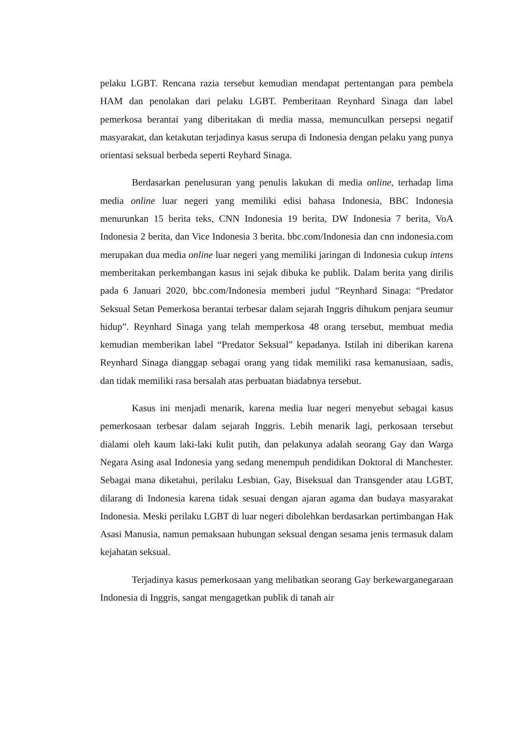pelaku LGBT. Rencana razia tersebut kemudian mendapat pertentangan para pembela HAM dan penolakan dari pelaku LGBT. Pemberitaan Reynhard Sinaga dan label pemerkosa berantai yang diberitakan di media massa, memunculkan persepsi negatif masyarakat, dan ketakutan terjadinya kasus serupa di Indonesia dengan pelaku yang punya orientasi seksual berbeda seperti Reyhard Sinaga.
Berdasarkan penelusuran yang penulis lakukan di media online, terhadap lima media online luar negeri yang memiliki edisi bahasa Indonesia, BBC Indonesia menurunkan 15 berita teks, CNN Indonesia 19 berita, DW Indonesia 7 berita, VoA Indonesia 2 berita, dan Vice Indonesia 3 berita. bbc.com/Indonesia dan cnn indonesia.com merupakan dua media online luar negeri yang memiliki jaringan di Indonesia cukup intens memberitakan perkembangan kasus ini sejak dibuka ke publik. Dalam berita yang dirilis pada 6 Januari 2020, bbc.com/Indonesia memberi judul “Reynhard Sinaga: “Predator Seksual Setan Pemerkosa berantai terbesar dalam sejarah Inggris dihukum penjara seumur hidup”. Reynhard Sinaga yang telah memperkosa 48 orang tersebut, membuat media kemudian memberikan label “Predator Seksual” kepadanya. Istilah ini diberikan karena Reynhard Sinaga dianggap sebagai orang yang tidak memiliki rasa kemanusiaan, sadis, dan tidak memiliki rasa bersalah atas perbuatan biadabnya tersebut.
Kasus ini menjadi menarik, karena media luar negeri menyebut sebagai kasus pemerkosaan terbesar dalam sejarah Inggris. Lebih menarik lagi, perkosaan tersebut dialami oleh kaum laki-laki kulit putih, dan pelakunya adalah seorang Gay dan Warga Negara Asing asal Indonesia yang sedang menempuh pendidikan Doktoral di Manchester. Sebagai mana diketahui, perilaku Lesbian, Gay, Biseksual dan Transgender atau LGBT, dilarang di Indonesia karena tidak sesuai dengan ajaran agama dan budaya masyarakat Indonesia. Meski perilaku LGBT di luar negeri dibolehkan berdasarkan pertimbangan Hak Asasi Manusia, namun pemaksaan hubungan seksual dengan sesama jenis termasuk dalam kejahatan seksual.
Terjadinya kasus pemerkosaan yang melibatkan seorang Gay berkewarganegaraan Indonesia di Inggris, sangat mengagetkan publik di tanah air